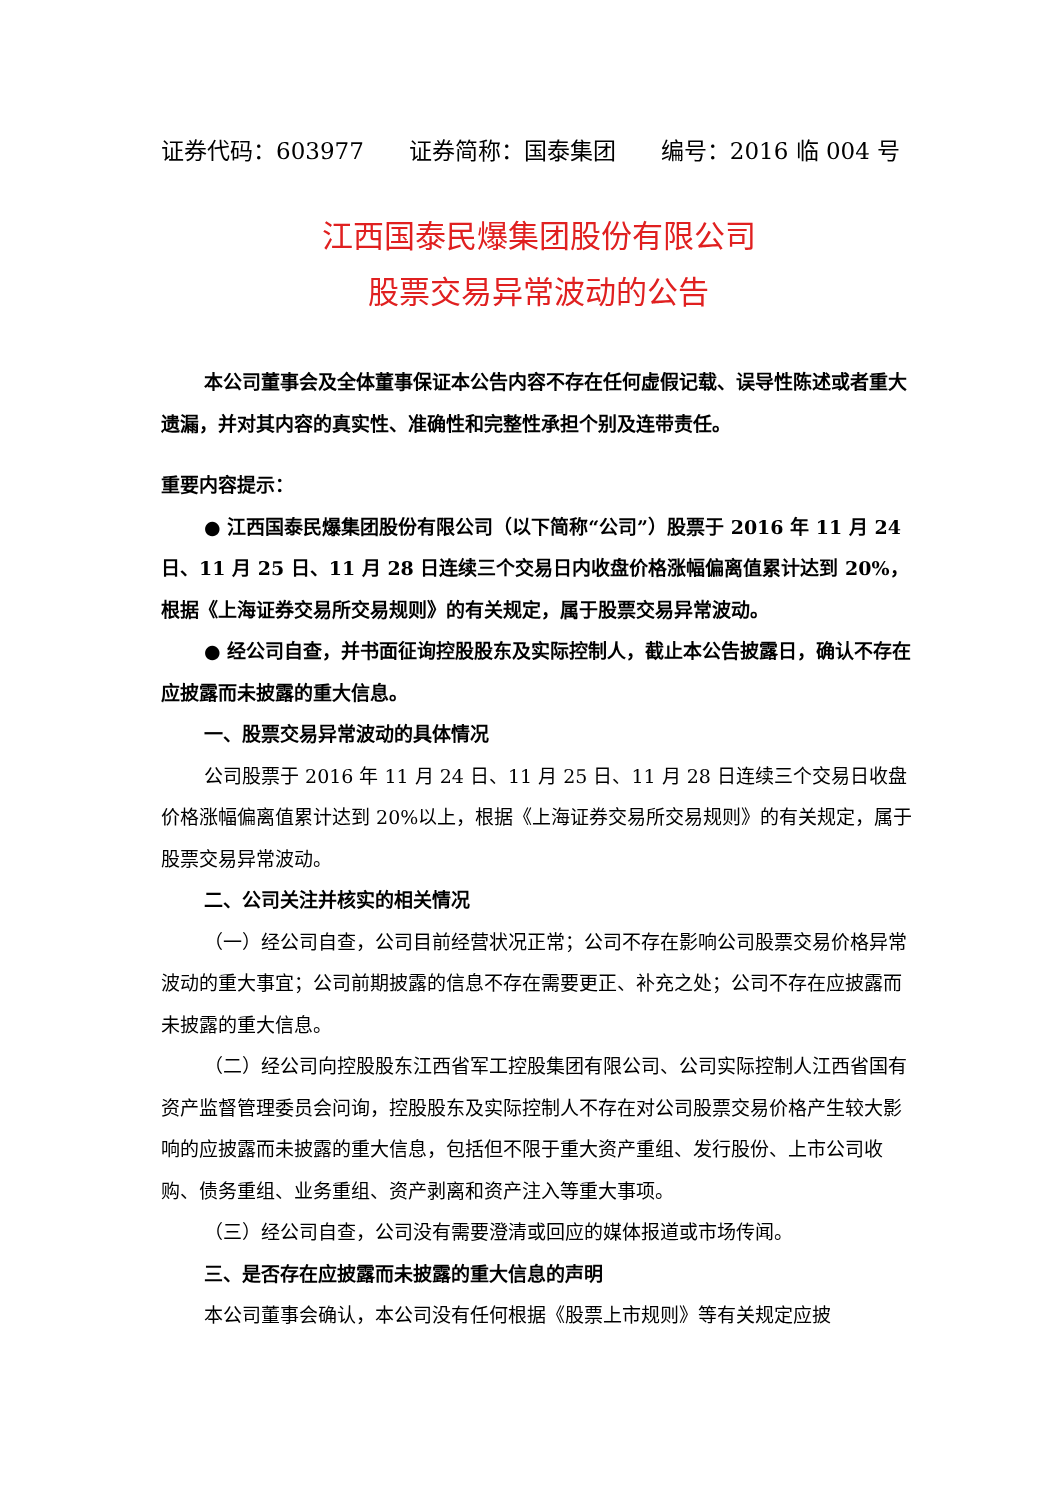证券代码：603977 证券简称：国泰集团 编号：2016 临 004 号
江西国泰民爆集团股份有限公司
股票交易异常波动的公告
本公司董事会及全体董事保证本公告内容不存在任何虚假记载、误导性陈述或者重大遗漏，并对其内容的真实性、准确性和完整性承担个别及连带责任。
重要内容提示：
● 江西国泰民爆集团股份有限公司（以下简称“公司”）股票于 2016 年 11 月 24 日、11 月 25 日、11 月 28 日连续三个交易日内收盘价格涨幅偏离值累计达到 20%，根据《上海证券交易所交易规则》的有关规定，属于股票交易异常波动。
● 经公司自查，并书面征询控股股东及实际控制人，截止本公告披露日，确认不存在应披露而未披露的重大信息。
一、股票交易异常波动的具体情况
公司股票于 2016 年 11 月 24 日、11 月 25 日、11 月 28 日连续三个交易日收盘价格涨幅偏离值累计达到 20%以上，根据《上海证券交易所交易规则》的有关规定，属于股票交易异常波动。
二、公司关注并核实的相关情况
（一）经公司自查，公司目前经营状况正常；公司不存在影响公司股票交易价格异常波动的重大事宜；公司前期披露的信息不存在需要更正、补充之处；公司不存在应披露而未披露的重大信息。
（二）经公司向控股股东江西省军工控股集团有限公司、公司实际控制人江西省国有资产监督管理委员会问询，控股股东及实际控制人不存在对公司股票交易价格产生较大影响的应披露而未披露的重大信息，包括但不限于重大资产重组、发行股份、上市公司收购、债务重组、业务重组、资产剥离和资产注入等重大事项。
（三）经公司自查，公司没有需要澄清或回应的媒体报道或市场传闻。
三、是否存在应披露而未披露的重大信息的声明
本公司董事会确认，本公司没有任何根据《股票上市规则》等有关规定应披